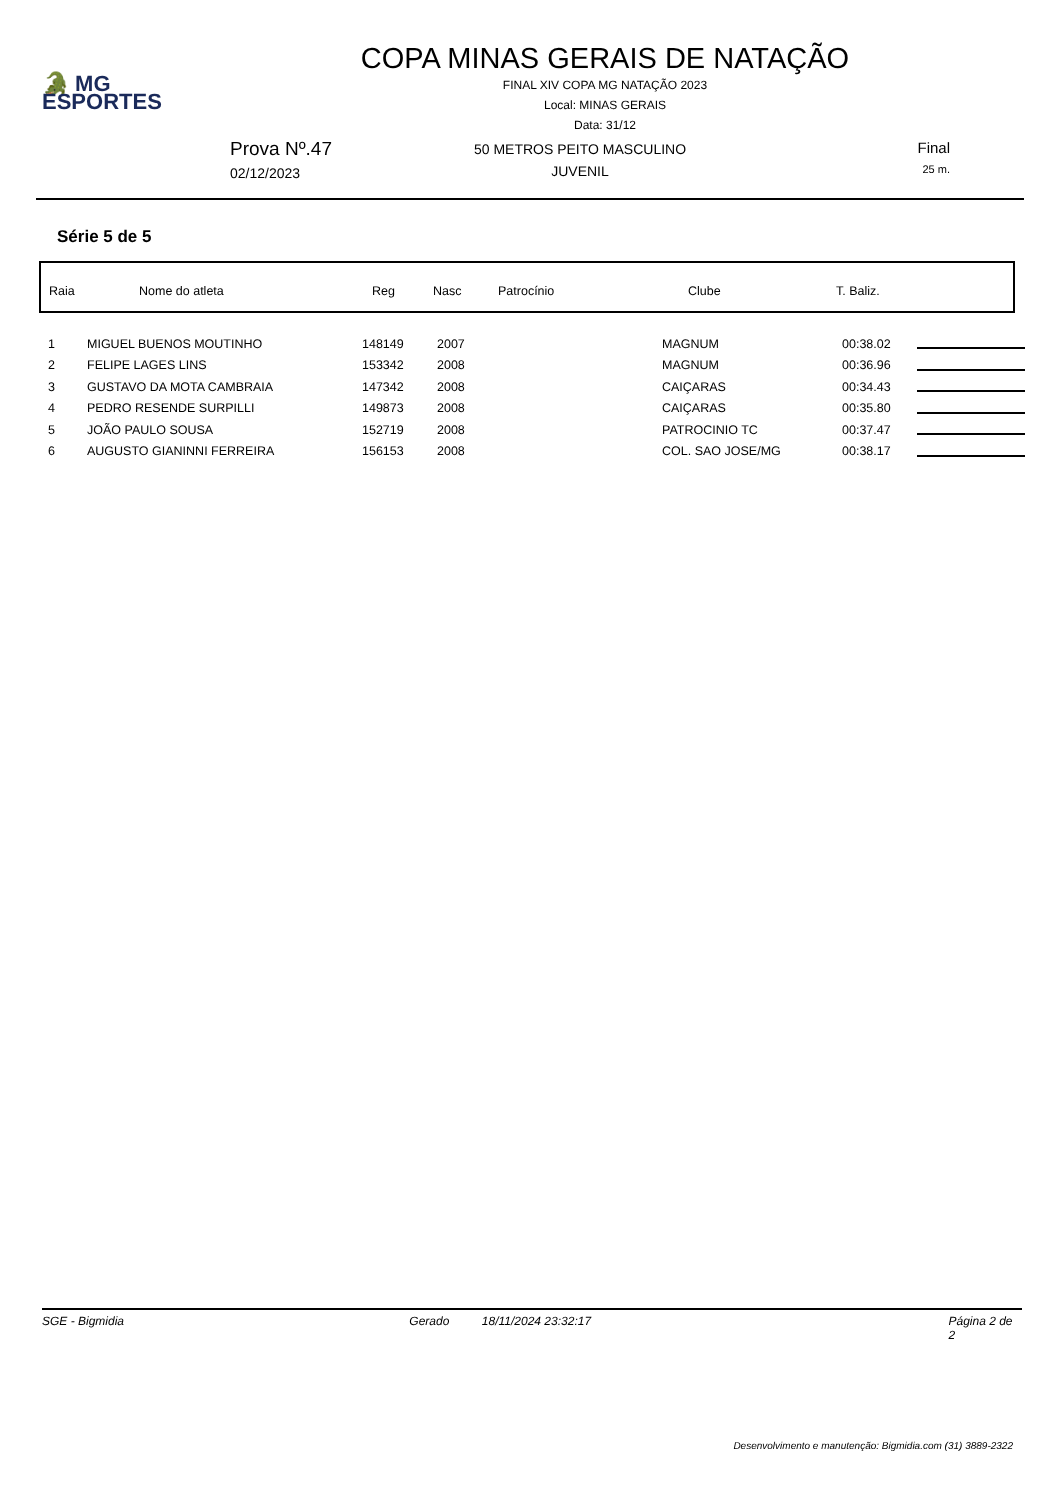🐊 MG
ESPORTES
COPA MINAS GERAIS DE NATAÇÃO
FINAL XIV COPA MG NATAÇÃO 2023
Local: MINAS GERAIS
Data: 31/12
Prova Nº.47
02/12/2023
50 METROS PEITO MASCULINO
JUVENIL
Final
25 m.
Série 5 de 5
| Raia | Nome do atleta | Reg | Nasc | Patrocínio | Clube | T. Baliz. |
| --- | --- | --- | --- | --- | --- | --- |
| 1 | MIGUEL BUENOS MOUTINHO | 148149 | 2007 | MAGNUM | 00:38.02 | |
| 2 | FELIPE LAGES LINS | 153342 | 2008 | MAGNUM | 00:36.96 | |
| 3 | GUSTAVO DA MOTA CAMBRAIA | 147342 | 2008 | CAIÇARAS | 00:34.43 | |
| 4 | PEDRO RESENDE SURPILLI | 149873 | 2008 | CAIÇARAS | 00:35.80 | |
| 5 | JOÃO PAULO SOUSA | 152719 | 2008 | PATROCINIO TC | 00:37.47 | |
| 6 | AUGUSTO GIANINNI FERREIRA | 156153 | 2008 | COL. SAO JOSE/MG | 00:38.17 | |
SGE - Bigmidia Gerado 18/11/2024 23:32:17 Página 2 de 2
Desenvolvimento e manutenção: Bigmidia.com (31) 3889-2322